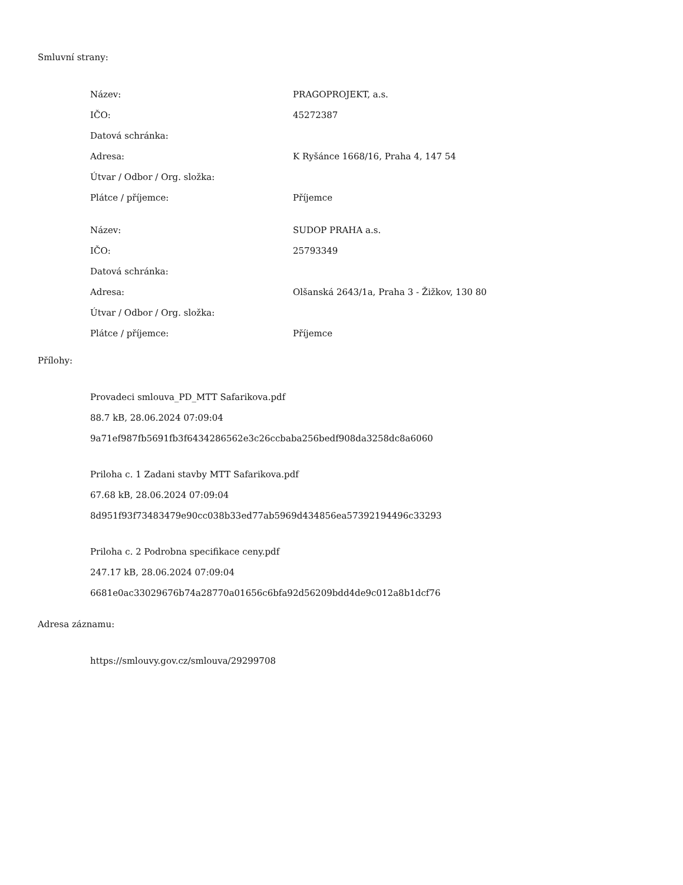Smluvní strany:
| Název: | PRAGOPROJEKT, a.s. |
| IČO: | 45272387 |
| Datová schránka: | |
| Adresa: | K Ryšánce 1668/16, Praha 4, 147 54 |
| Útvar / Odbor / Org. složka: | |
| Plátce / příjemce: | Příjemce |
| Název: | SUDOP PRAHA a.s. |
| IČO: | 25793349 |
| Datová schránka: | |
| Adresa: | Olšanská 2643/1a, Praha 3 - Žižkov, 130 80 |
| Útvar / Odbor / Org. složka: | |
| Plátce / příjemce: | Příjemce |
Přílohy:
Provadeci smlouva_PD_MTT Safarikova.pdf
88.7 kB, 28.06.2024 07:09:04
9a71ef987fb5691fb3f6434286562e3c26ccbaba256bedf908da3258dc8a6060
Priloha c. 1 Zadani stavby MTT Safarikova.pdf
67.68 kB, 28.06.2024 07:09:04
8d951f93f73483479e90cc038b33ed77ab5969d434856ea57392194496c33293
Priloha c. 2 Podrobna specifikace ceny.pdf
247.17 kB, 28.06.2024 07:09:04
6681e0ac33029676b74a28770a01656c6bfa92d56209bdd4de9c012a8b1dcf76
Adresa záznamu:
https://smlouvy.gov.cz/smlouva/29299708